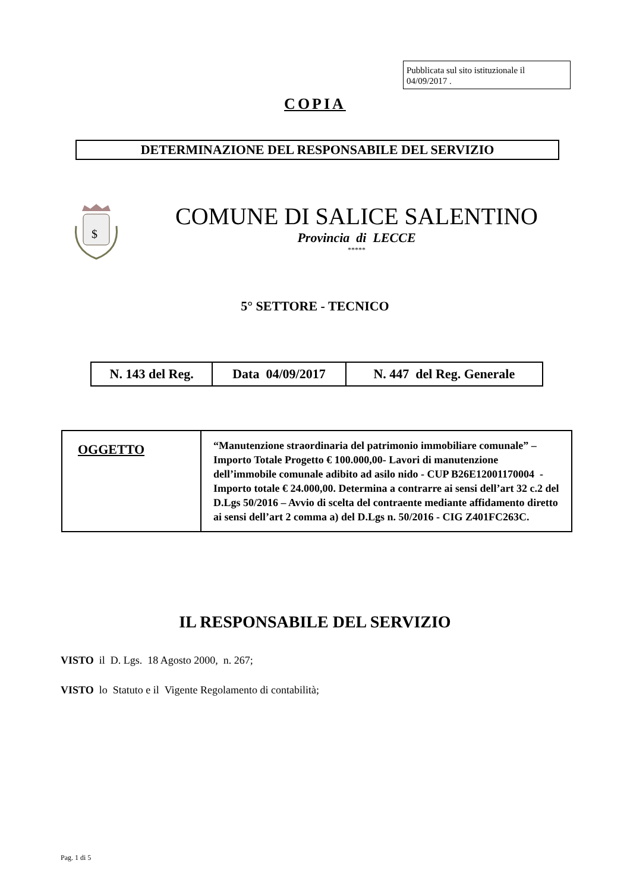Pubblicata sul sito istituzionale il 04/09/2017 .
COPIA
DETERMINAZIONE DEL RESPONSABILE DEL SERVIZIO
$
COMUNE DI SALICE SALENTINO
Provincia di LECCE
*****
5° SETTORE - TECNICO
| N. 143 del Reg. | Data 04/09/2017 | N. 447 del Reg. Generale |
| OGGETTO | “Manutenzione straordinaria del patrimonio immobiliare comunale” – Importo Totale Progetto € 100.000,00- Lavori di manutenzione dell’immobile comunale adibito ad asilo nido - CUP B26E12001170004 - Importo totale € 24.000,00. Determina a contrarre ai sensi dell’art 32 c.2 del D.Lgs 50/2016 – Avvio di scelta del contraente mediante affidamento diretto ai sensi dell’art 2 comma a) del D.Lgs n. 50/2016 - CIG Z401FC263C. |
IL RESPONSABILE DEL SERVIZIO
VISTO il D. Lgs. 18 Agosto 2000, n. 267;
VISTO lo Statuto e il Vigente Regolamento di contabilità;
Pag. 1 di 5